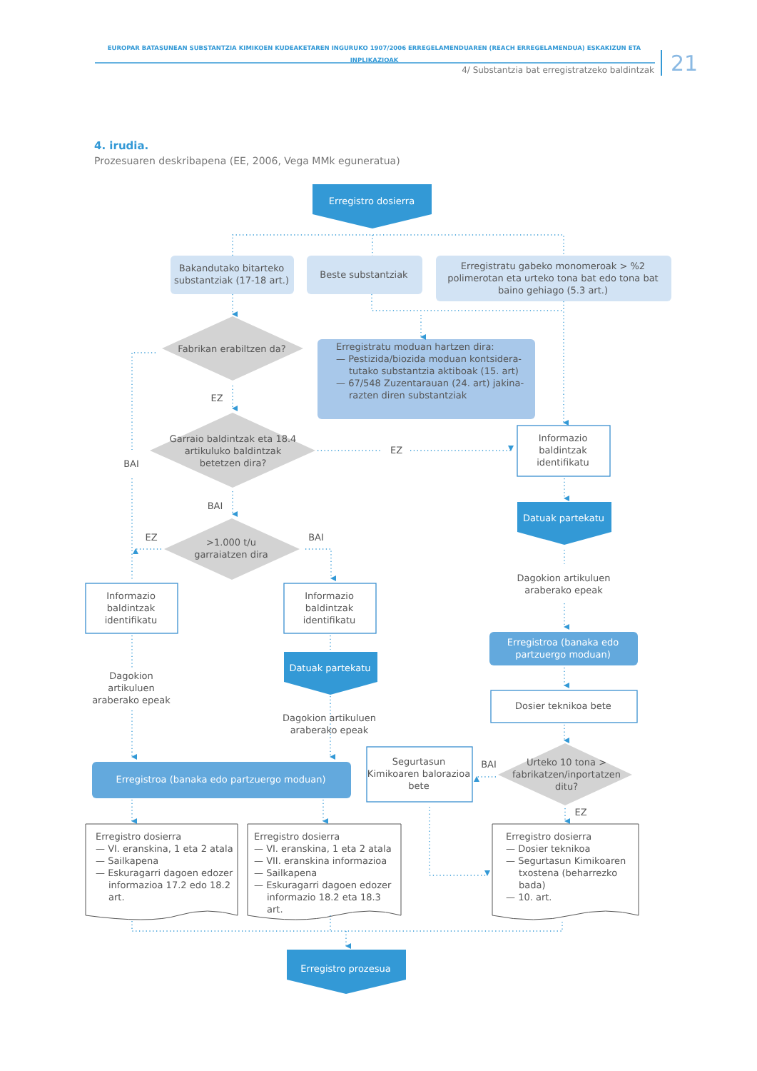EUROPAR BATASUNEAN SUBSTANTZIA KIMIKOEN KUDEAKETAREN INGURUKO 1907/2006 ERREGELAMENDUAREN (REACH ERREGELAMENDUA) ESKAKIZUN ETA INPLIKAZIOAK
4/ Substantzia bat erregistratzeko baldintzak
21
4. irudia.
Prozesuaren deskribapena (EE, 2006, Vega MMk eguneratua)
Erregistro dosierra
Bakandutako bitarteko substantziak (17-18 art.)
Beste substantziak
Erregistratu gabeko monomeroak > %2 polimerotan eta urteko tona bat edo tona bat baino gehiago (5.3 art.)
Fabrikan erabiltzen da?
Erregistratu moduan hartzen dira:
— Pestizida/biozida moduan kontsidera-tutako substantzia aktiboak (15. art)
— 67/548 Zuzentarauan (24. art) jakina-razten diren substantziak
EZ
Garraio baldintzak eta 18.4 artikuluko baldintzak betetzen dira?
EZ
Informazio baldintzak identifikatu
BAI
BAI
Datuak partekatu
EZ
>1.000 t/u garraiatzen dira
BAI
Dagokion artikuluen araberako epeak
Informazio baldintzak identifikatu
Informazio baldintzak identifikatu
Erregistroa (banaka edo partzuergo moduan)
Datuak partekatu
Dagokion artikuluen araberako epeak
Dosier teknikoa bete
Dagokion artikuluen araberako epeak
Segurtasun Kimikoaren balorazioa bete
BAI
Urteko 10 tona > fabrikatzen/inportatzen ditu?
Erregistroa (banaka edo partzuergo moduan)
EZ
Erregistro dosierra
— VI. eranskina, 1 eta 2 atala
— Sailkapena
— Eskuragarri dagoen edozer informazioa 17.2 edo 18.2 art.
Erregistro dosierra
— VI. eranskina, 1 eta 2 atala
— VII. eranskina informazioa
— Sailkapena
— Eskuragarri dagoen edozer informazio 18.2 eta 18.3 art.
Erregistro dosierra
— Dosier teknikoa
— Segurtasun Kimikoaren txostena (beharrezko bada)
— 10. art.
Erregistro prozesua